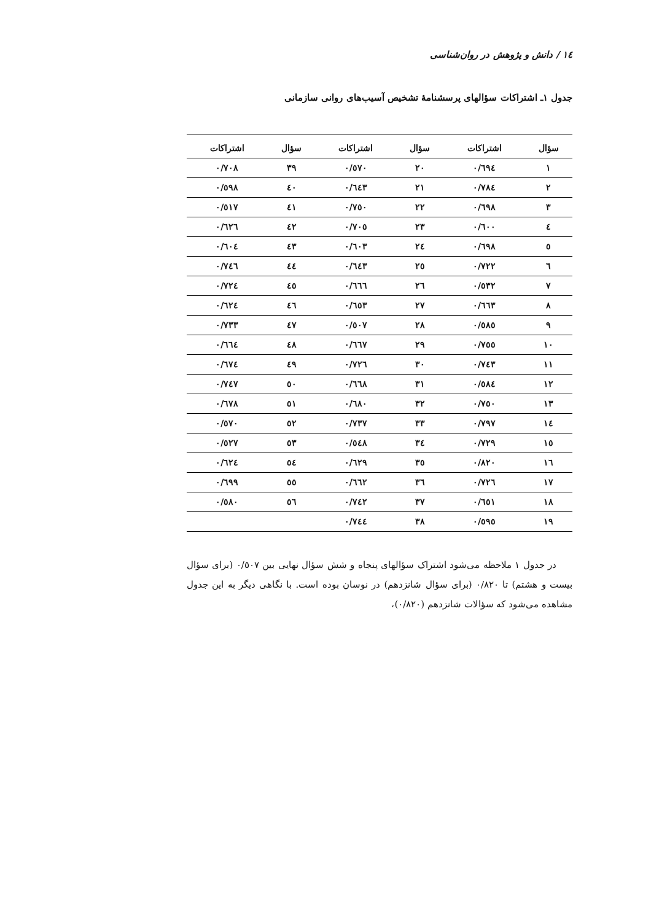١٤ / دانش و پژوهش در روان‌شناسی
جدول ١ـ اشتراکات سؤالهای پرسشنامهٔ تشخیص آسیب‌های روانی سازمانی
| سؤال | اشتراکات | سؤال | اشتراکات | سؤال | اشتراکات |
| --- | --- | --- | --- | --- | --- |
| ١ | ٠/٦٩٤ | ٢٠ | ٠/٥٧٠ | ٣٩ | ٠/٧٠٨ |
| ٢ | ٠/٧٨٤ | ٢١ | ٠/٦٤٣ | ٤٠ | ٠/٥٩٨ |
| ٣ | ٠/٦٩٨ | ٢٢ | ٠/٧٥٠ | ٤١ | ٠/٥١٧ |
| ٤ | ٠/٦٠٠ | ٢٣ | ٠/٧٠٥ | ٤٢ | ٠/٦٢٦ |
| ٥ | ٠/٦٩٨ | ٢٤ | ٠/٦٠٣ | ٤٣ | ٠/٦٠٤ |
| ٦ | ٠/٧٢٢ | ٢٥ | ٠/٦٤٣ | ٤٤ | ٠/٧٤٦ |
| ٧ | ٠/٥٣٢ | ٢٦ | ٠/٦٦٦ | ٤٥ | ٠/٧٢٤ |
| ٨ | ٠/٦٦٣ | ٢٧ | ٠/٦٥٣ | ٤٦ | ٠/٦٢٤ |
| ٩ | ٠/٥٨٥ | ٢٨ | ٠/٥٠٧ | ٤٧ | ٠/٧٣٣ |
| ١٠ | ٠/٧٥٥ | ٢٩ | ٠/٦٦٧ | ٤٨ | ٠/٦٦٤ |
| ١١ | ٠/٧٤٣ | ٣٠ | ٠/٧٢٦ | ٤٩ | ٠/٦٧٤ |
| ١٢ | ٠/٥٨٤ | ٣١ | ٠/٦٦٨ | ٥٠ | ٠/٧٤٧ |
| ١٣ | ٠/٧٥٠ | ٣٢ | ٠/٦٨٠ | ٥١ | ٠/٦٧٨ |
| ١٤ | ٠/٧٩٧ | ٣٣ | ٠/٧٣٧ | ٥٢ | ٠/٥٧٠ |
| ١٥ | ٠/٧٢٩ | ٣٤ | ٠/٥٤٨ | ٥٣ | ٠/٥٢٧ |
| ١٦ | ٠/٨٢٠ | ٣٥ | ٠/٦٢٩ | ٥٤ | ٠/٦٢٤ |
| ١٧ | ٠/٧٢٦ | ٣٦ | ٠/٦٦٢ | ٥٥ | ٠/٦٩٩ |
| ١٨ | ٠/٦٥١ | ٣٧ | ٠/٧٤٢ | ٥٦ | ٠/٥٨٠ |
| ١٩ | ٠/٥٩٥ | ٣٨ | ٠/٧٤٤ | | |
در جدول ١ ملاحظه می‌شود اشتراک سؤالهای پنجاه و شش سؤال نهایی بین ٠/٥٠٧ (برای سؤال بیست و هشتم) تا ٠/٨٢٠ (برای سؤال شانزدهم) در نوسان بوده است. با نگاهی دیگر به این جدول مشاهده می‌شود که سؤالات شانزدهم (٠/٨٢٠)،